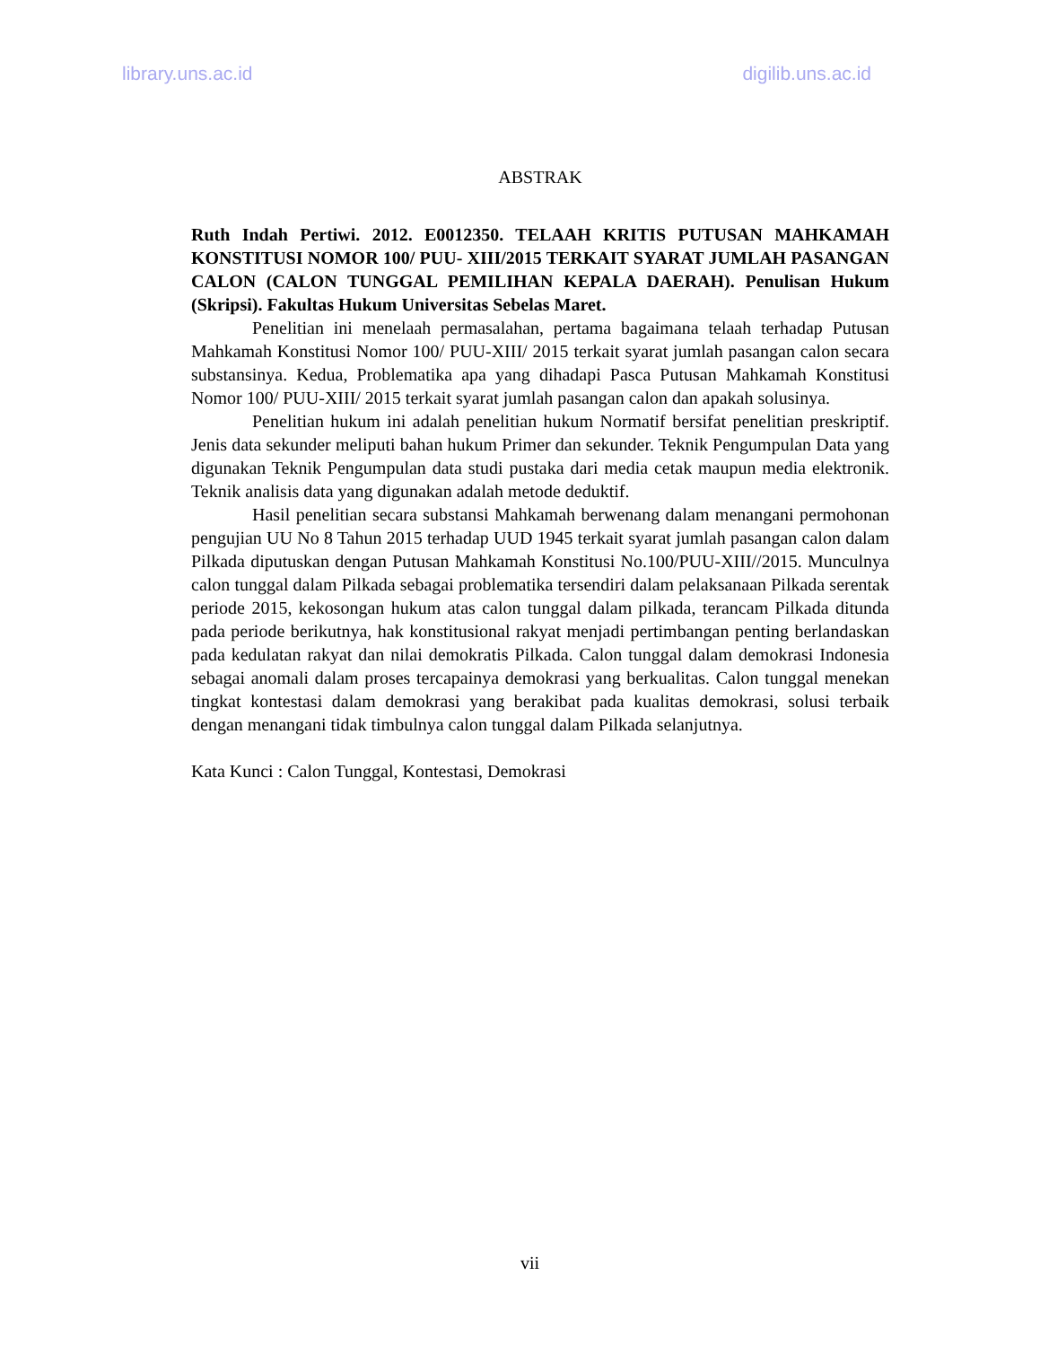library.uns.ac.id digilib.uns.ac.id
ABSTRAK
Ruth Indah Pertiwi. 2012. E0012350. TELAAH KRITIS PUTUSAN MAHKAMAH KONSTITUSI NOMOR 100/ PUU- XIII/2015 TERKAIT SYARAT JUMLAH PASANGAN CALON (CALON TUNGGAL PEMILIHAN KEPALA DAERAH). Penulisan Hukum (Skripsi). Fakultas Hukum Universitas Sebelas Maret.
Penelitian ini menelaah permasalahan, pertama bagaimana telaah terhadap Putusan Mahkamah Konstitusi Nomor 100/ PUU-XIII/ 2015 terkait syarat jumlah pasangan calon secara substansinya. Kedua, Problematika apa yang dihadapi Pasca Putusan Mahkamah Konstitusi Nomor 100/ PUU-XIII/ 2015 terkait syarat jumlah pasangan calon dan apakah solusinya.
Penelitian hukum ini adalah penelitian hukum Normatif bersifat penelitian preskriptif. Jenis data sekunder meliputi bahan hukum Primer dan sekunder. Teknik Pengumpulan Data yang digunakan Teknik Pengumpulan data studi pustaka dari media cetak maupun media elektronik. Teknik analisis data yang digunakan adalah metode deduktif.
Hasil penelitian secara substansi Mahkamah berwenang dalam menangani permohonan pengujian UU No 8 Tahun 2015 terhadap UUD 1945 terkait syarat jumlah pasangan calon dalam Pilkada diputuskan dengan Putusan Mahkamah Konstitusi No.100/PUU-XIII//2015. Munculnya calon tunggal dalam Pilkada sebagai problematika tersendiri dalam pelaksanaan Pilkada serentak periode 2015, kekosongan hukum atas calon tunggal dalam pilkada, terancam Pilkada ditunda pada periode berikutnya, hak konstitusional rakyat menjadi pertimbangan penting berlandaskan pada kedulatan rakyat dan nilai demokratis Pilkada. Calon tunggal dalam demokrasi Indonesia sebagai anomali dalam proses tercapainya demokrasi yang berkualitas. Calon tunggal menekan tingkat kontestasi dalam demokrasi yang berakibat pada kualitas demokrasi, solusi terbaik dengan menangani tidak timbulnya calon tunggal dalam Pilkada selanjutnya.
Kata Kunci : Calon Tunggal, Kontestasi, Demokrasi
vii